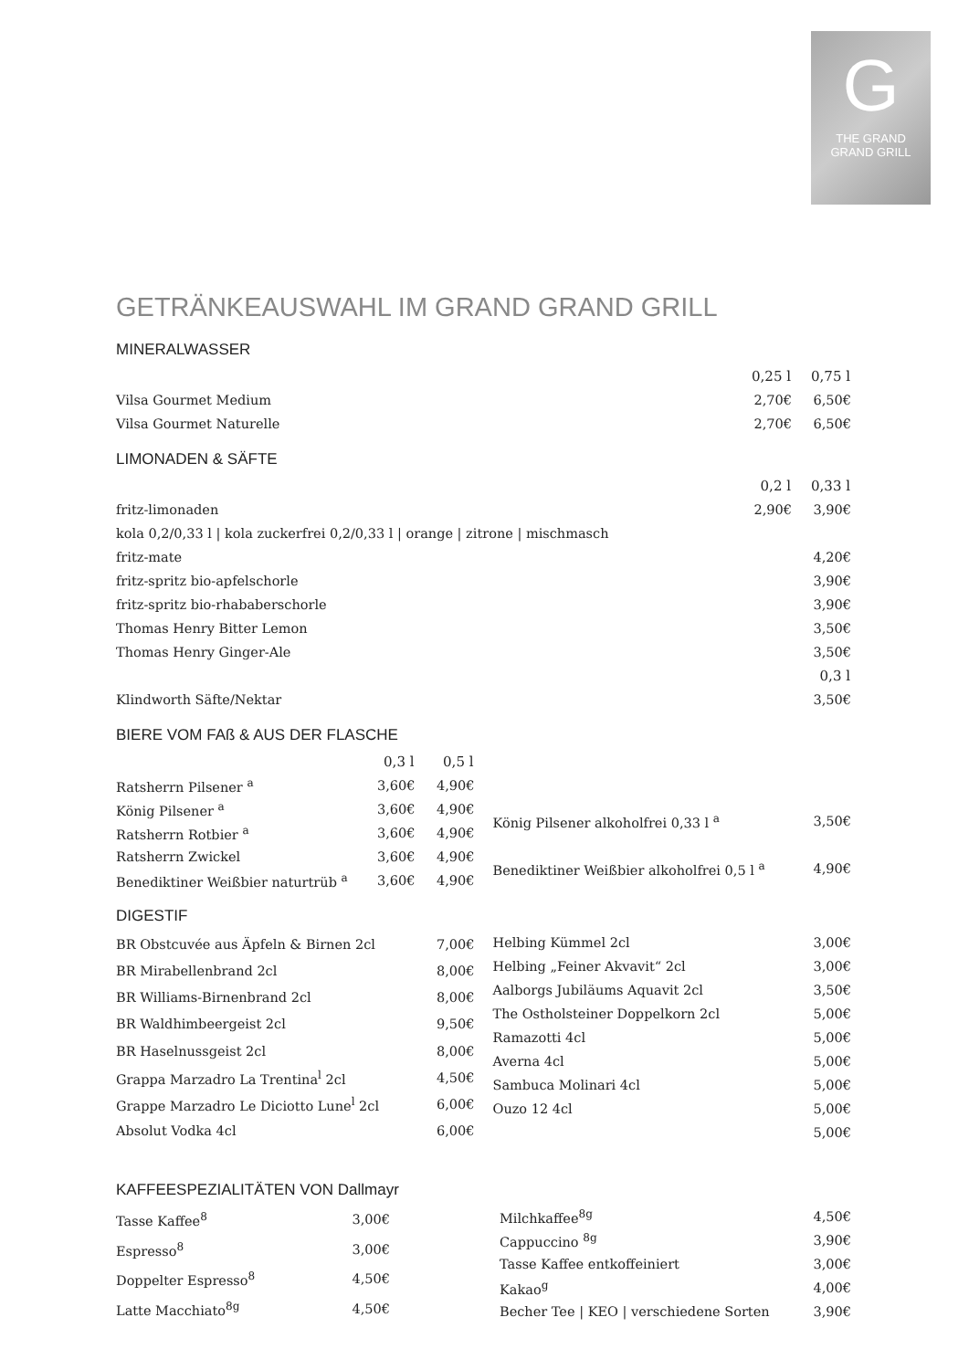G
THE GRAND
GRAND GRILL
GETRÄNKEAUSWAHL IM GRAND GRAND GRILL
MINERALWASSER
| | 0,25 l | 0,75 l |
| Vilsa Gourmet Medium | 2,70€ | 6,50€ |
| Vilsa Gourmet Naturelle | 2,70€ | 6,50€ |
LIMONADEN & SÄFTE
| | 0,2 l | 0,33 l |
| fritz-limonaden | 2,90€ | 3,90€ |
| kola 0,2/0,33 l / kola zuckerfrei 0,2/0,33 l / orange / zitrone / mischmasch | | |
| fritz-mate | | 4,20€ |
| fritz-spritz bio-apfelschorle | | 3,90€ |
| fritz-spritz bio-rhababerschorle | | 3,90€ |
| Thomas Henry Bitter Lemon | | 3,50€ |
| Thomas Henry Ginger-Ale | | 3,50€ |
| | | 0,3 l |
| Klindworth Säfte/Nektar | | 3,50€ |
BIERE VOM FAß & AUS DER FLASCHE
| | 0,3 l | 0,5 l |
| Ratsherrn Pilsener <sup>a</sup> | 3,60€ | 4,90€ |
| König Pilsener <sup>a</sup> | 3,60€ | 4,90€ |
| Ratsherrn Rotbier <sup>a</sup> | 3,60€ | 4,90€ |
| Ratsherrn Zwickel | 3,60€ | 4,90€ |
| Benediktiner Weißbier naturtrüb <sup>a</sup> | 3,60€ | 4,90€ |
| König Pilsener alkoholfrei 0,33 l <sup>a</sup> | 3,50€ |
| Benediktiner Weißbier alkoholfrei 0,5 l <sup>a</sup> | 4,90€ |
DIGESTIF
| BR Obstcuvée aus Äpfeln & Birnen 2cl | 7,00€ |
| BR Mirabellenbrand 2cl | 8,00€ |
| BR Williams-Birnenbrand 2cl | 8,00€ |
| BR Waldhimbeergeist 2cl | 9,50€ |
| BR Haselnussgeist 2cl | 8,00€ |
| Grappa Marzadro La Trentina<sup>l</sup> 2cl | 4,50€ |
| Grappe Marzadro Le Diciotto Lune<sup>l</sup> 2cl | 6,00€ |
| Absolut Vodka 4cl | 6,00€ |
| Helbing Kümmel 2cl | 3,00€ |
| Helbing „Feiner Akvavit“ 2cl | 3,00€ |
| Aalborgs Jubiläums Aquavit 2cl | 3,50€ |
| The Ostholsteiner Doppelkorn 2cl | 5,00€ |
| Ramazotti 4cl | 5,00€ |
| Averna 4cl | 5,00€ |
| Sambuca Molinari 4cl | 5,00€ |
| Ouzo 12 4cl | 5,00€ |
| | 5,00€ |
KAFFEESPEZIALITÄTEN VON Dallmayr
| Tasse Kaffee<sup>8</sup> | 3,00€ |
| Espresso<sup>8</sup> | 3,00€ |
| Doppelter Espresso<sup>8</sup> | 4,50€ |
| Latte Macchiato<sup>8g</sup> | 4,50€ |
| Milchkaffee<sup>8g</sup> | 4,50€ |
| Cappuccino <sup>8g</sup> | 3,90€ |
| Tasse Kaffee entkoffeiniert | 3,00€ |
| Kakao<sup>g</sup> | 4,00€ |
| Becher Tee / KEO / verschiedene Sorten | 3,90€ |